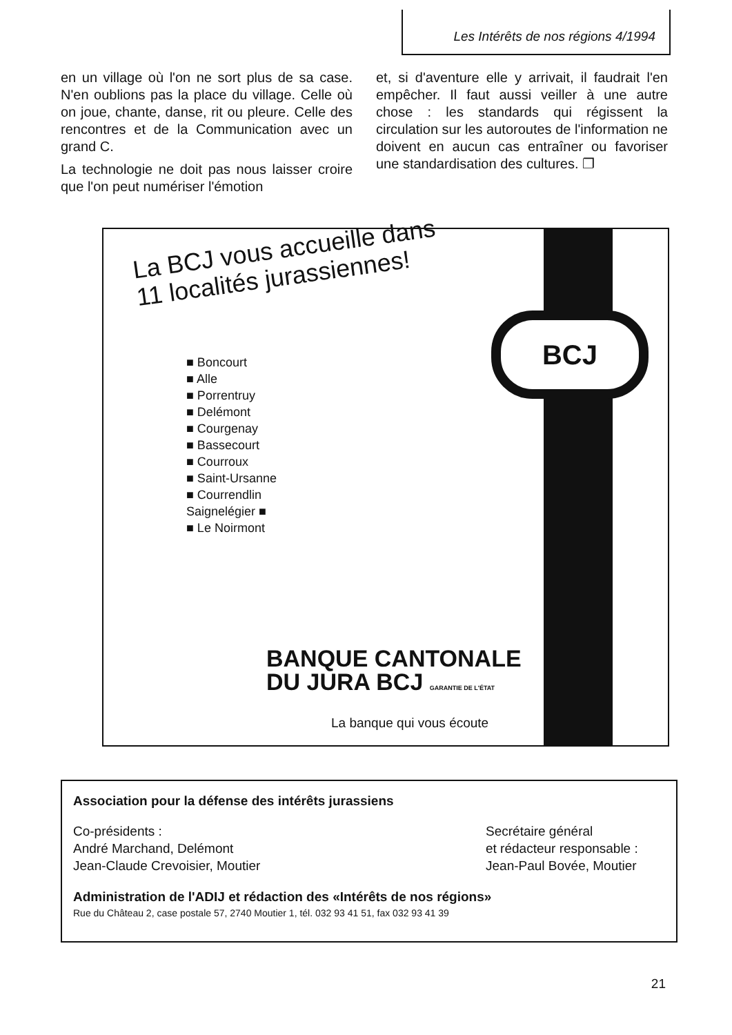Les Intérêts de nos régions 4/1994
en un village où l'on ne sort plus de sa case. N'en oublions pas la place du village. Celle où on joue, chante, danse, rit ou pleure. Celle des rencontres et de la Communication avec un grand C.
La technologie ne doit pas nous laisser croire que l'on peut numériser l'émotion
et, si d'aventure elle y arrivait, il faudrait l'en empêcher. Il faut aussi veiller à une autre chose : les standards qui régissent la circulation sur les autoroutes de l'information ne doivent en aucun cas entraîner ou favoriser une standardisation des cultures. ❐
BCJ
La BCJ vous accueille dans
11 localités jurassiennes!
■ Boncourt
■ Alle
■ Porrentruy
■ Delémont
■ Courgenay
■ Bassecourt
■ Courroux
■ Saint-Ursanne
■ Courrendlin
Saignelégier ■
■ Le Noirmont
BANQUE CANTONALE
DU JURA BCJ GARANTIE DE L'ÉTAT
La banque qui vous écoute
Association pour la défense des intérêts jurassiens
Co-présidents :
André Marchand, Delémont
Jean-Claude Crevoisier, Moutier
Secrétaire général
et rédacteur responsable :
Jean-Paul Bovée, Moutier
Administration de l'ADIJ et rédaction des «Intérêts de nos régions»
Rue du Château 2, case postale 57, 2740 Moutier 1, tél. 032 93 41 51, fax 032 93 41 39
21